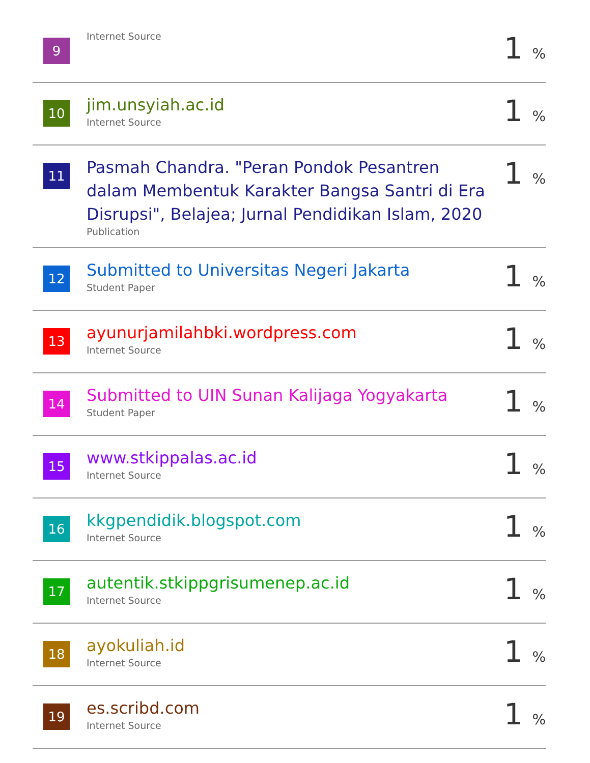| 9 | Internet Source | 1 % |
| 10 | jim.unsyiah.ac.id Internet Source | 1 % |
| 11 | Pasmah Chandra. "Peran Pondok Pesantren dalam Membentuk Karakter Bangsa Santri di Era Disrupsi", Belajea; Jurnal Pendidikan Islam, 2020 Publication | 1 % |
| 12 | Submitted to Universitas Negeri Jakarta Student Paper | 1 % |
| 13 | ayunurjamilahbki.wordpress.com Internet Source | 1 % |
| 14 | Submitted to UIN Sunan Kalijaga Yogyakarta Student Paper | 1 % |
| 15 | www.stkippalas.ac.id Internet Source | 1 % |
| 16 | kkgpendidik.blogspot.com Internet Source | 1 % |
| 17 | autentik.stkippgrisumenep.ac.id Internet Source | 1 % |
| 18 | ayokuliah.id Internet Source | 1 % |
| 19 | es.scribd.com Internet Source | 1 % |